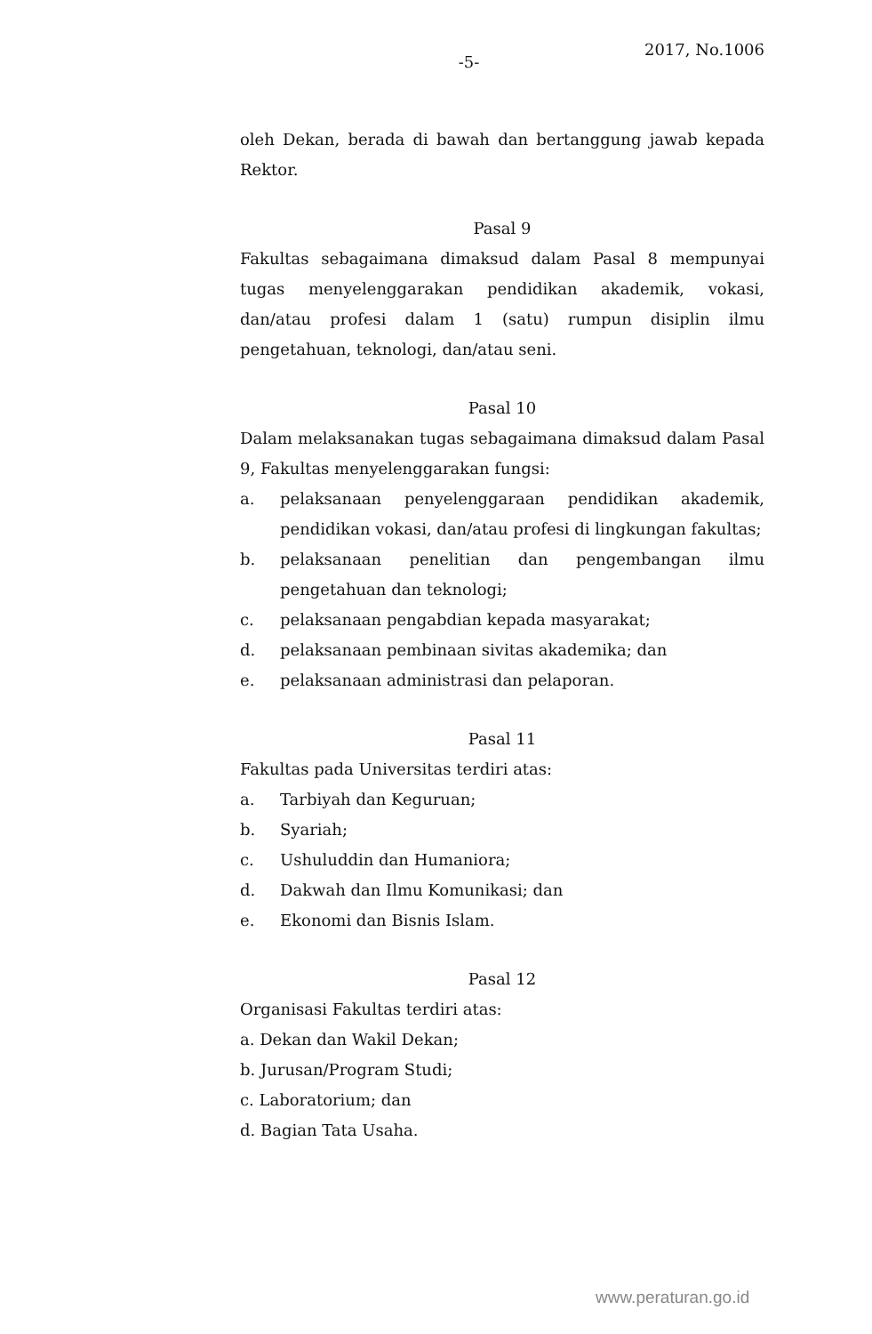-5-
2017, No.1006
oleh Dekan, berada di bawah dan bertanggung jawab kepada Rektor.
Pasal 9
Fakultas sebagaimana dimaksud dalam Pasal 8 mempunyai tugas menyelenggarakan pendidikan akademik, vokasi, dan/atau profesi dalam 1 (satu) rumpun disiplin ilmu pengetahuan, teknologi, dan/atau seni.
Pasal 10
Dalam melaksanakan tugas sebagaimana dimaksud dalam Pasal 9, Fakultas menyelenggarakan fungsi:
a. pelaksanaan penyelenggaraan pendidikan akademik, pendidikan vokasi, dan/atau profesi di lingkungan fakultas;
b. pelaksanaan penelitian dan pengembangan ilmu pengetahuan dan teknologi;
c. pelaksanaan pengabdian kepada masyarakat;
d. pelaksanaan pembinaan sivitas akademika; dan
e. pelaksanaan administrasi dan pelaporan.
Pasal 11
Fakultas pada Universitas terdiri atas:
a. Tarbiyah dan Keguruan;
b. Syariah;
c. Ushuluddin dan Humaniora;
d. Dakwah dan Ilmu Komunikasi; dan
e. Ekonomi dan Bisnis Islam.
Pasal 12
Organisasi Fakultas terdiri atas:
a. Dekan dan Wakil Dekan;
b. Jurusan/Program Studi;
c. Laboratorium; dan
d. Bagian Tata Usaha.
www.peraturan.go.id